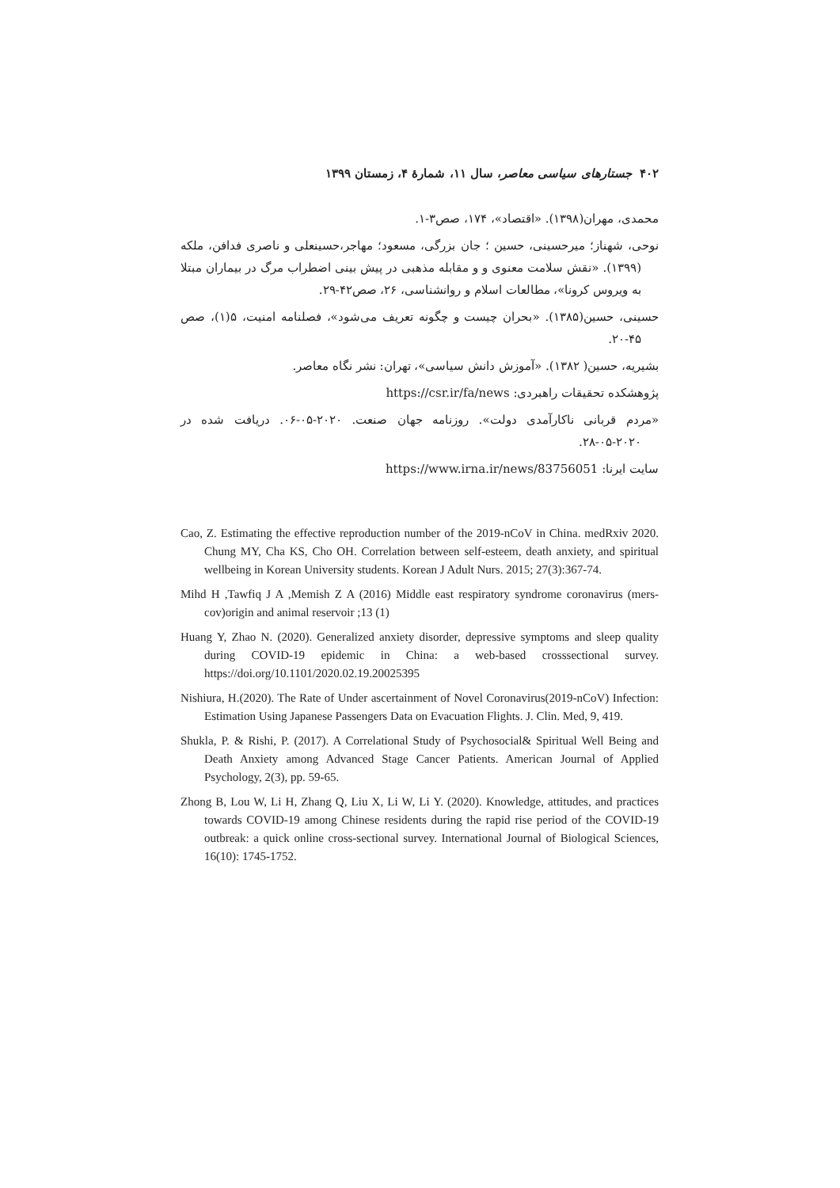۴۰۲ جستارهای سیاسی معاصر، سال ۱۱، شمارهٔ ۴، زمستان ۱۳۹۹
محمدی، مهران(۱۳۹۸). «اقتصاد»، ۱۷۴، صص۳-۱.
نوحی، شهناز؛ میرحسینی، حسین ؛ جان بزرگی، مسعود؛ مهاجر،حسینعلی و ناصری فدافن، ملکه (۱۳۹۹). «نقش سلامت معنوی و و مقابله مذهبی در پیش بینی اضطراب مرگ در بیماران مبتلا به ویروس کرونا»، مطالعات اسلام و روانشناسی، ۲۶، صص۴۲-۲۹.
حسینی، حسین(۱۳۸۵). «بحران چیست و چگونه تعریف می‌شود»، فصلنامه امنیت، ۵(۱)، صص ۴۵-۲۰.
بشیریه، حسین( ۱۳۸۲). «آموزش دانش سیاسی»، تهران: نشر نگاه معاصر.
پژوهشکده تحقیقات راهبردی: https://csr.ir/fa/news
«مردم قربانی ناکارآمدی دولت». روزنامه جهان صنعت. ۲۰۲۰-۰۵-۰۶. دریافت شده در ۲۰۲۰-۰۵-۲۸.
سایت ایرنا: https://www.irna.ir/news/83756051
Cao, Z. Estimating the effective reproduction number of the 2019-nCoV in China. medRxiv 2020. Chung MY, Cha KS, Cho OH. Correlation between self-esteem, death anxiety, and spiritual wellbeing in Korean University students. Korean J Adult Nurs. 2015; 27(3):367-74.
Mihd H ,Tawfiq J A ,Memish Z A (2016) Middle east respiratory syndrome coronavirus (mers-cov)origin and animal reservoir ;13 (1)
Huang Y, Zhao N. (2020). Generalized anxiety disorder, depressive symptoms and sleep quality during COVID-19 epidemic in China: a web-based crosssectional survey. https://doi.org/10.1101/2020.02.19.20025395
Nishiura, H.(2020). The Rate of Under ascertainment of Novel Coronavirus(2019-nCoV) Infection: Estimation Using Japanese Passengers Data on Evacuation Flights. J. Clin. Med, 9, 419.
Shukla, P. & Rishi, P. (2017). A Correlational Study of Psychosocial& Spiritual Well Being and Death Anxiety among Advanced Stage Cancer Patients. American Journal of Applied Psychology, 2(3), pp. 59-65.
Zhong B, Lou W, Li H, Zhang Q, Liu X, Li W, Li Y. (2020). Knowledge, attitudes, and practices towards COVID-19 among Chinese residents during the rapid rise period of the COVID-19 outbreak: a quick online cross-sectional survey. International Journal of Biological Sciences, 16(10): 1745-1752.